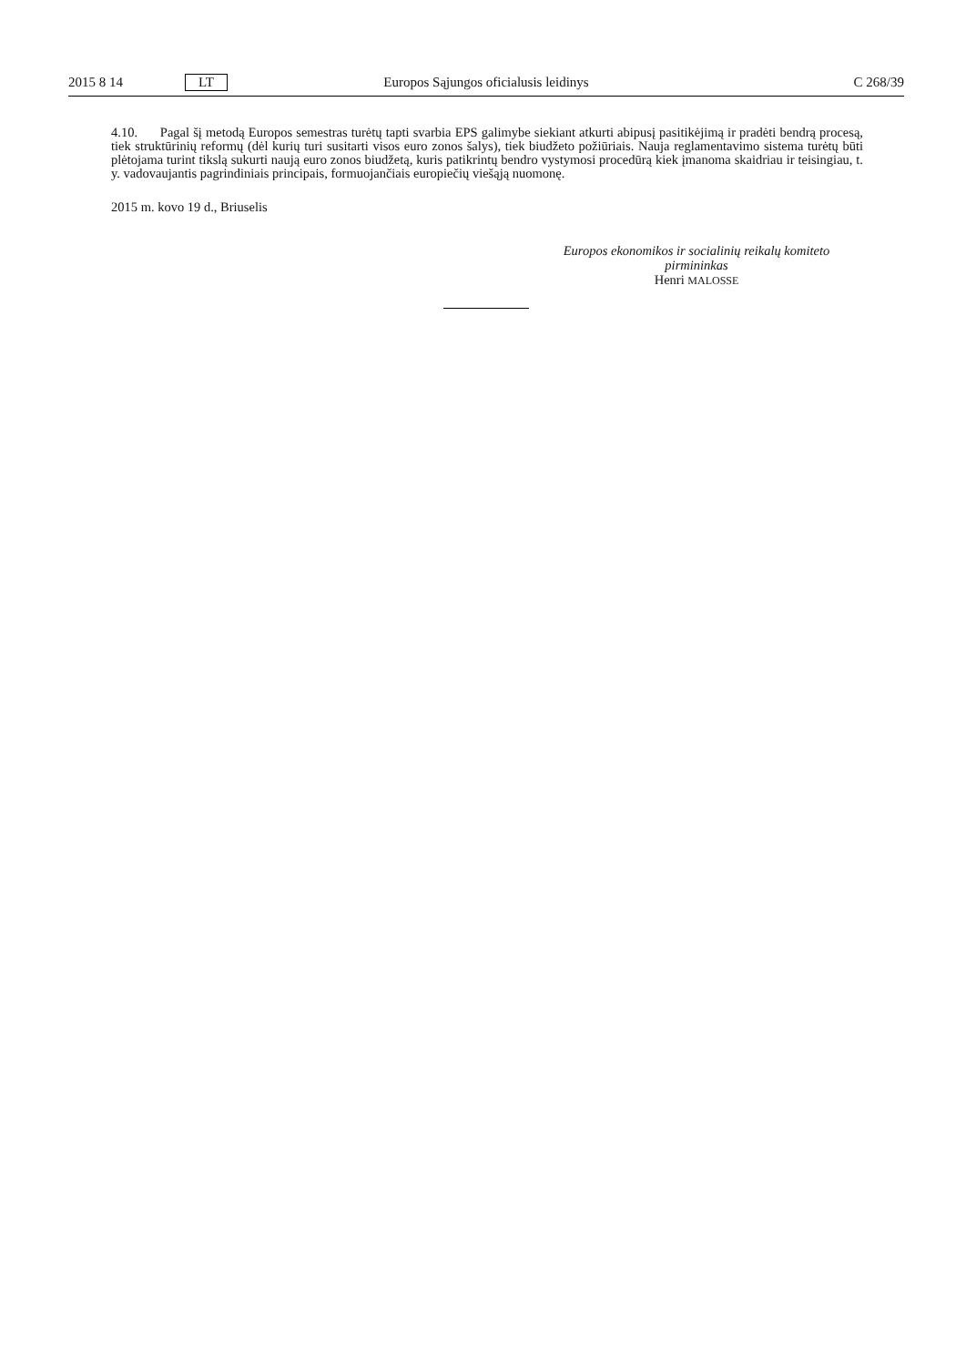2015 8 14 LT Europos Sąjungos oficialusis leidinys C 268/39
4.10. Pagal šį metodą Europos semestras turėtų tapti svarbia EPS galimybe siekiant atkurti abipusį pasitikėjimą ir pradėti bendrą procesą, tiek struktūrinių reformų (dėl kurių turi susitarti visos euro zonos šalys), tiek biudžeto požiūriais. Nauja reglamentavimo sistema turėtų būti plėtojama turint tikslą sukurti naują euro zonos biudžetą, kuris patikrintų bendro vystymosi procedūrą kiek įmanoma skaidriau ir teisingiau, t. y. vadovaujantis pagrindiniais principais, formuojančiais europiečių viešąją nuomonę.
2015 m. kovo 19 d., Briuselis
Europos ekonomikos ir socialinių reikalų komiteto
pirmininkas
Henri MALOSSE